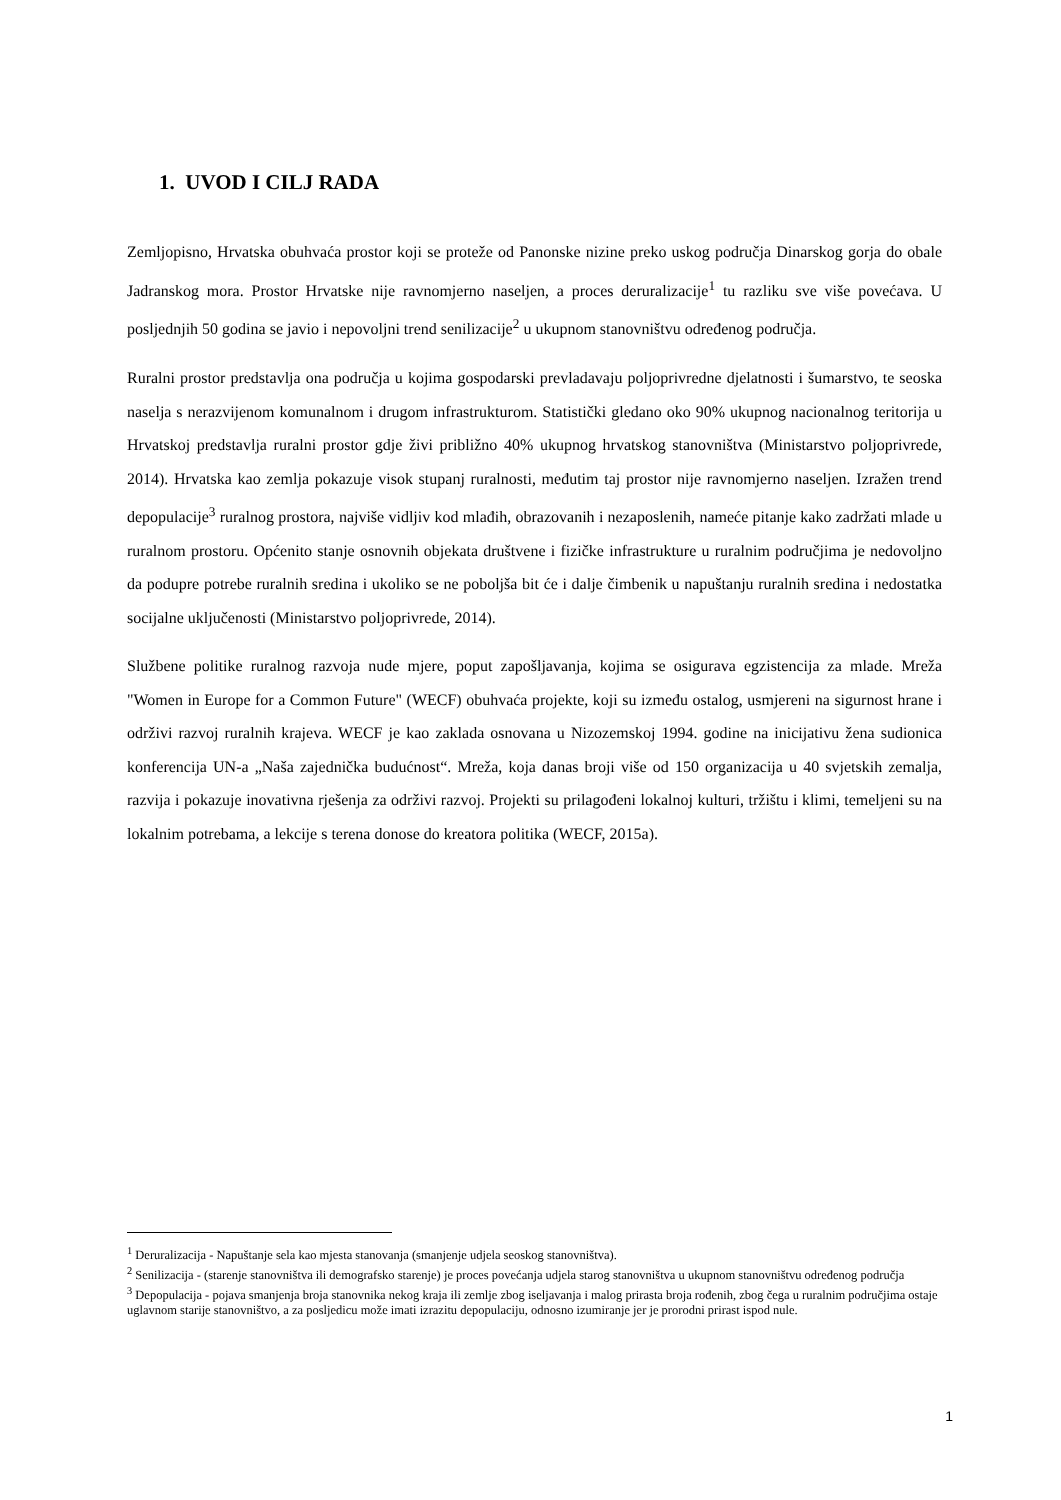1. UVOD I CILJ RADA
Zemljopisno, Hrvatska obuhvaća prostor koji se proteže od Panonske nizine preko uskog područja Dinarskog gorja do obale Jadranskog mora. Prostor Hrvatske nije ravnomjerno naseljen, a proces deruralizacije<sup>1</sup> tu razliku sve više povećava. U posljednjih 50 godina se javio i nepovoljni trend senilizacije<sup>2</sup> u ukupnom stanovništvu određenog područja.
Ruralni prostor predstavlja ona područja u kojima gospodarski prevladavaju poljoprivredne djelatnosti i šumarstvo, te seoska naselja s nerazvijenom komunalnom i drugom infrastrukturom. Statistički gledano oko 90% ukupnog nacionalnog teritorija u Hrvatskoj predstavlja ruralni prostor gdje živi približno 40% ukupnog hrvatskog stanovništva (Ministarstvo poljoprivrede, 2014). Hrvatska kao zemlja pokazuje visok stupanj ruralnosti, međutim taj prostor nije ravnomjerno naseljen. Izražen trend depopulacije<sup>3</sup> ruralnog prostora, najviše vidljiv kod mlađih, obrazovanih i nezaposlenih, nameće pitanje kako zadržati mlade u ruralnom prostoru. Općenito stanje osnovnih objekata društvene i fizičke infrastrukture u ruralnim područjima je nedovoljno da podupre potrebe ruralnih sredina i ukoliko se ne poboljša bit će i dalje čimbenik u napuštanju ruralnih sredina i nedostatka socijalne uključenosti (Ministarstvo poljoprivrede, 2014).
Službene politike ruralnog razvoja nude mjere, poput zapošljavanja, kojima se osigurava egzistencija za mlade. Mreža "Women in Europe for a Common Future" (WECF) obuhvaća projekte, koji su između ostalog, usmjereni na sigurnost hrane i održivi razvoj ruralnih krajeva. WECF je kao zaklada osnovana u Nizozemskoj 1994. godine na inicijativu žena sudionica konferencija UN-a „Naša zajednička budućnost“. Mreža, koja danas broji više od 150 organizacija u 40 svjetskih zemalja, razvija i pokazuje inovativna rješenja za održivi razvoj. Projekti su prilagođeni lokalnoj kulturi, tržištu i klimi, temeljeni su na lokalnim potrebama, a lekcije s terena donose do kreatora politika (WECF, 2015a).
<sup>1</sup> Deruralizacija - Napuštanje sela kao mjesta stanovanja (smanjenje udjela seoskog stanovništva).
<sup>2</sup> Senilizacija - (starenje stanovništva ili demografsko starenje) je proces povećanja udjela starog stanovništva u ukupnom stanovništvu određenog područja
<sup>3</sup> Depopulacija - pojava smanjenja broja stanovnika nekog kraja ili zemlje zbog iseljavanja i malog prirasta broja rođenih, zbog čega u ruralnim područjima ostaje uglavnom starije stanovništvo, a za posljedicu može imati izrazitu depopulaciju, odnosno izumiranje jer je prorodni prirast ispod nule.
1